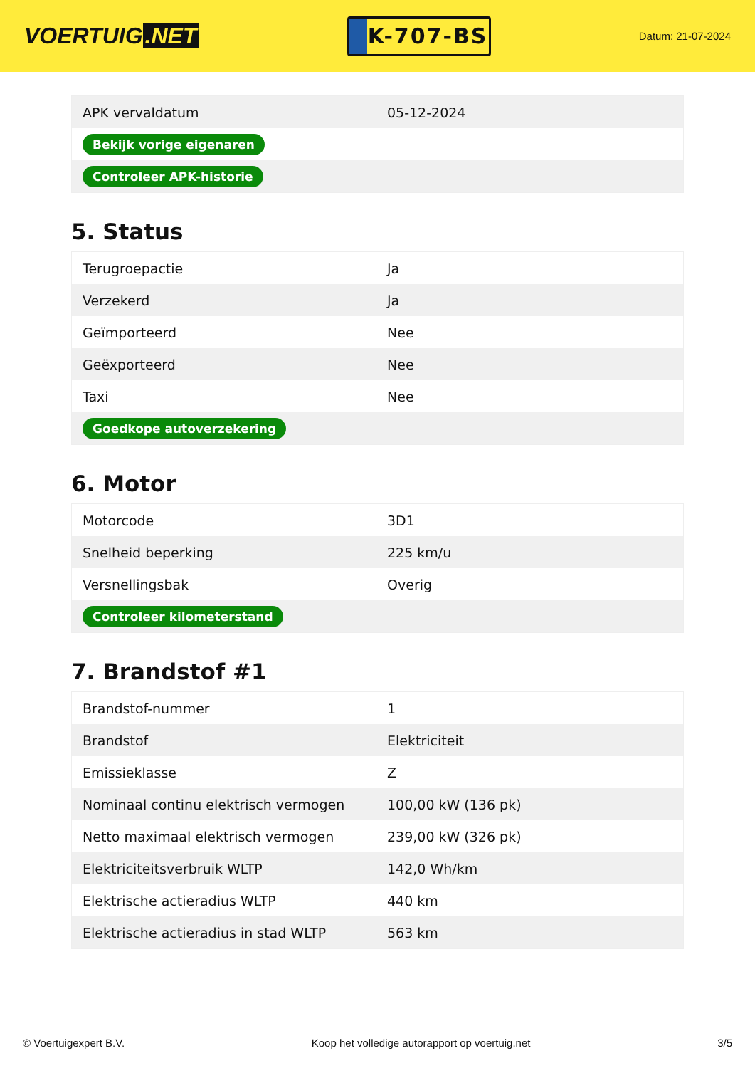VOERTUIG.NET
K-707-BS
Datum: 21-07-2024
| APK vervaldatum | 05-12-2024 |
| Bekijk vorige eigenaren | |
| Controleer APK-historie | |
5. Status
| Terugroepactie | Ja |
| Verzekerd | Ja |
| Geïmporteerd | Nee |
| Geëxporteerd | Nee |
| Taxi | Nee |
| Goedkope autoverzekering | |
6. Motor
| Motorcode | 3D1 |
| Snelheid beperking | 225 km/u |
| Versnellingsbak | Overig |
| Controleer kilometerstand | |
7. Brandstof #1
| Brandstof-nummer | 1 |
| Brandstof | Elektriciteit |
| Emissieklasse | Z |
| Nominaal continu elektrisch vermogen | 100,00 kW (136 pk) |
| Netto maximaal elektrisch vermogen | 239,00 kW (326 pk) |
| Elektriciteitsverbruik WLTP | 142,0 Wh/km |
| Elektrische actieradius WLTP | 440 km |
| Elektrische actieradius in stad WLTP | 563 km |
© Voertuigexpert B.V. Koop het volledige autorapport op voertuig.net 3/5